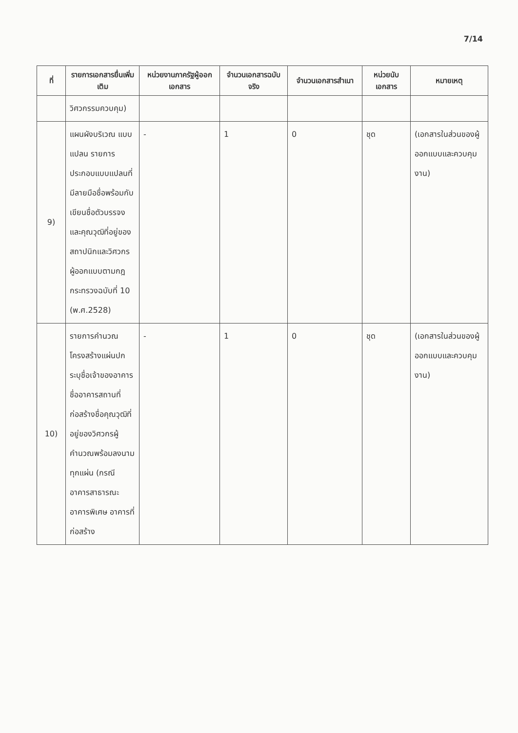7/14
| ที่ | รายการเอกสารยื่นเพิ่มเติม | หน่วยงานภาครัฐผู้ออกเอกสาร | จำนวนเอกสารฉบับจริง | จำนวนเอกสารสำเนา | หน่วยนับเอกสาร | หมายเหตุ |
| --- | --- | --- | --- | --- | --- | --- |
| | วิศวกรรมควบคุม) | | | | | |
| 9) | แผนผังบริเวณ แบบแปลน รายการประกอบแบบแปลนที่มีลายมือชื่อพร้อมกับเขียนชื่อตัวบรรจงและคุณวุฒิที่อยู่ของสถาปนิกและวิศวกร ผู้ออกแบบตามกฎกระทรวงฉบับที่ 10 (พ.ศ.2528) | - | 1 | 0 | ชุด | (เอกสารในส่วนของผู้ออกแบบและควบคุมงาน) |
| 10) | รายการคำนวณโครงสร้างแผ่นปกระบุชื่อเจ้าของอาคารชื่ออาคารสถานที่ก่อสร้างชื่อคุณวุฒิที่อยู่ของวิศวกรผู้คำนวณพร้อมลงนามทุกแผ่น (กรณีอาคารสาธารณะ อาคารพิเศษ อาคารที่ก่อสร้าง | - | 1 | 0 | ชุด | (เอกสารในส่วนของผู้ออกแบบและควบคุมงาน) |